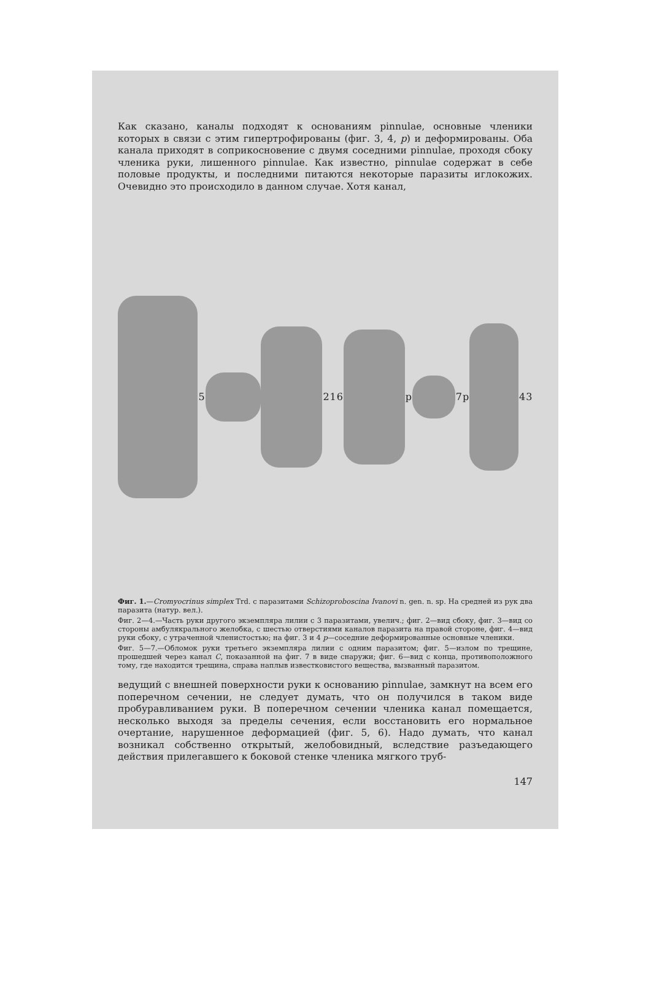Как сказано, каналы подходят к основаниям pinnulae, основные членики которых в связи с этим гипертрофированы (фиг. 3, 4, p) и деформированы. Оба канала приходят в соприкосновение с двумя соседними pinnulae, проходя сбоку членика руки, лишенного pinnulae. Как известно, pinnulae содержат в себе половые продукты, и последними питаются некоторые паразиты иглокожих. Очевидно это происходило в данном случае. Хотя канал,
5
2 1 6
p
7 p
4 3
Фиг. 1.—Cromyocrinus simplex Trd. с паразитами Schizoproboscina Ivanovi n. gen. n. sp. На средней из рук два паразита (натур. вел.).
Фиг. 2—4.—Часть руки другого экземпляра лилии с 3 паразитами, увелич.; фиг. 2—вид сбоку, фиг. 3—вид со стороны амбулякрального желобка, с шестью отверстиями каналов паразита на правой стороне, фиг. 4—вид руки сбоку, с утраченной членистостью; на фиг. 3 и 4 p—соседние деформированные основные членики.
Фиг. 5—7.—Обломок руки третьего экземпляра лилии с одним паразитом; фиг. 5—излом по трещине, прошедшей через канал C, показанной на фиг. 7 в виде снаружи; фиг. 6—вид с конца, противоположного тому, где находится трещина, справа наплыв известковистого вещества, вызванный паразитом.
ведущий с внешней поверхности руки к основанию pinnulae, замкнут на всем его поперечном сечении, не следует думать, что он получился в таком виде пробуравливанием руки. В поперечном сечении членика канал помещается, несколько выходя за пределы сечения, если восстановить его нормальное очертание, нарушенное деформацией (фиг. 5, 6). Надо думать, что канал возникал собственно открытый, желобовидный, вследствие разъедающего действия прилегавшего к боковой стенке членика мягкого труб-
147